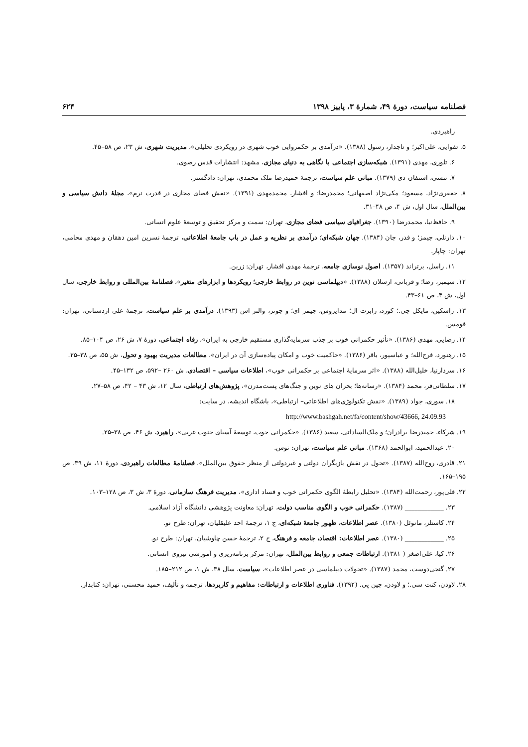فصلنامه سیاست، دورهٔ ۴۹، شمارهٔ ۳، پاییز ۱۳۹۸ ۶۲۴
راهبردی.
۵. تقوایی، علی‌اکبر؛ و تاجدار، رسول (۱۳۸۸). «درآمدی بر حکمروایی خوب شهری در رویکردی تحلیلی»، مدیریت شهری، ش ۲۳، ص ۵۸–۴۵.
۶. تلوری، مهدی (۱۳۹۱). شبکه‌سازی اجتماعی با نگاهی به دنیای مجازی، مشهد: انتشارات قدس رضوی.
۷. تنسی، استفان دی (۱۳۷۹). مبانی علم سیاست، ترجمهٔ حمیدرضا ملک محمدی، تهران: دادگستر.
۸. جعفری‌نژاد، مسعود؛ مکی‌نژاد اصفهانی؛ محمدرضا؛ و افشار، محمدمهدی (۱۳۹۱). «نقش فضای مجازی در قدرت نرم»، مجلهٔ دانش سیاسی و بین‌الملل، سال اول، ش ۴، ص ۴۸–۳۱.
۹. حافظ‌نیا، محمدرضا (۱۳۹۰). جغرافیای سیاسی فضای مجازی، تهران: سمت و مرکز تحقیق و توسعهٔ علوم انسانی.
۱۰. دارنلی، جیمز؛ و فدر، جان (۱۳۸۴). جهان شبکه‌ای؛ درآمدی بر نظریه و عمل در باب جامعهٔ اطلاعاتی، ترجمهٔ نسرین امین دهقان و مهدی محامی، تهران: چاپار.
۱۱. راسل، برتراند (۱۳۵۷). اصول نوسازی جامعه، ترجمهٔ مهدی افشار، تهران: زرین.
۱۲. سیمبر، رضا؛ و قربانی، ارسلان (۱۳۸۸). «دیپلماسی نوین در روابط خارجی؛ رویکردها و ابزارهای متغیر»، فصلنامهٔ بین‌المللی و روابط خارجی، سال اول، ش ۴، ص ۶۱–۴۳.
۱۳. راسکین، مایکل جی.؛ کورد، رابرت ال؛ مدایروس، جیمز ای؛ و جونز، والتر اس (۱۳۹۳). درآمدی بر علم سیاست، ترجمهٔ علی اردستانی، تهران: قومس.
۱۴. رضایی، مهدی (۱۳۸۶). «تأثیر حکمرانی خوب بر جذب سرمایه‌گذاری مستقیم خارجی به ایران»، رفاه اجتماعی، دورهٔ ۷، ش ۲۶، ص ۱۰۴–۸۵.
۱۵. رهنورد، فرج‌الله؛ و عباسپور، باقر (۱۳۸۶). «حاکمیت خوب و امکان پیاده‌سازی آن در ایران»، مطالعات مدیریت بهبود و تحول، ش ۵۵، ص ۳۸–۲۵.
۱۶. سردارنیا، خلیل‌الله (۱۳۸۸). «اثر سرمایهٔ اجتماعی بر حکمرانی خوب»، اطلاعات سیاسی – اقتصادی، ش ۲۶۰ –۵۹۲، ص ۱۳۲–۴۵.
۱۷. سلطانی‌فر، محمد (۱۳۸۴). «رسانه‌ها؛ بحران های نوین و جنگ‌های پست‌مدرن»، پژوهش‌های ارتباطی، سال ۱۲، ش ۴۳ – ۴۲، ص ۵۸–۲۷.
۱۸. سوری، جواد (۱۳۸۹). «نقش تکنولوژی‌های اطلاعاتی– ارتباطی»، باشگاه اندیشه، در سایت:
http://www.bashgah.net/fa/content/show/43666, 24.09.93
۱۹. شرکاء، حمیدرضا برادران؛ و ملک‌الساداتی، سعید (۱۳۸۶). «حکمرانی خوب، توسعهٔ آسیای جنوب غربی»، راهبرد، ش ۴۶، ص ۳۸–۲۵.
۲۰. عبدالحمید، ابوالحمد (۱۳۶۸). مبانی علم سیاست، تهران: توس.
۲۱. قادری، روح‌الله (۱۳۸۷). «تحول در نقش بازیگران دولتی و غیردولتی از منظر حقوق بین‌الملل»، فصلنامهٔ مطالعات راهبردی، دورهٔ ۱۱، ش ۳۹، ص ۱۹۵–۱۶۵.
۲۲. قلی‌پور، رحمت‌الله (۱۳۸۴). «تحلیل رابطهٔ الگوی حکمرانی خوب و فساد اداری»، مدیریت فرهنگ سازمانی، دورهٔ ۳، ش ۳، ص ۱۲۸–۱۰۳.
۲۳. ____________ (۱۳۸۷). حکمرانی خوب و الگوی مناسب دولت، تهران: معاونت پژوهشی دانشگاه آزاد اسلامی.
۲۴. کاستلز، مانوئل (۱۳۸۰). عصر اطلاعات، ظهور جامعهٔ شبکه‌ای، ج ۱، ترجمهٔ احد علیقلیان، تهران: طرح نو.
۲۵. ____________ (۱۳۸۰). عصر اطلاعات: اقتصاد، جامعه و فرهنگ، ج ۲، ترجمهٔ حسن چاوشیان، تهران: طرح نو.
۲۶. کیا، علی‌اصغر ( ۱۳۸۱). ارتباطات جمعی و روابط بین‌الملل، تهران: مرکز برنامه‌ریزی و آموزشی نیروی انسانی.
۲۷. گنجی‌دوست، محمد (۱۳۸۷). «تحولات دیپلماسی در عصر اطلاعات»، سیاست، سال ۳۸، ش ۱، ص ۲۱۲–۱۸۵.
۲۸. لاودن، کنت سی.؛ و لاودن، جین پی. (۱۳۹۲). فناوری اطلاعات و ارتباطات: مفاهیم و کاربردها، ترجمه و تألیف، حمید محسنی، تهران: کتابدار.